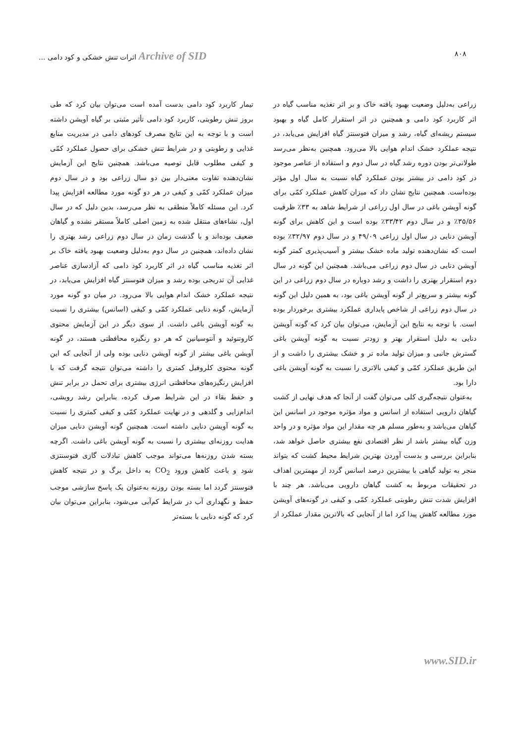۸۰۸ Archive of SID اثرات تنش خشکی و کود دامی ...
زراعی به‌دلیل وضعیت بهبود یافته خاک و بر اثر تغذیه مناسب گیاه در اثر کاربرد کود دامی و همچنین در اثر استقرار کامل گیاه و بهبود سیستم ریشه‌ای گیاه، رشد و میزان فتوسنتز گیاه افزایش می‌یابد، در نتیجه عملکرد خشک اندام هوایی بالا می‌رود. همچنین به‌نظر می‌رسد طولانی‌تر بودن دوره رشد گیاه در سال دوم و استفاده از عناصر موجود در کود دامی در بیشتر بودن عملکرد گیاه نسبت به سال اول مؤثر بوده‌است. همچنین نتایج نشان داد که میزان کاهش عملکرد کمّی برای گونه آویشن باغی در سال اول زراعی از شرایط شاهد به ۳۳٪ ظرفیت ۳۵/۵۶٪ و در سال دوم ۳۳/۴۲٪ بوده است و این کاهش برای گونه آویشن دنایی در سال اول زراعی ۴۹/۰۹ و در سال دوم ۳۲/۹۷٪ بوده است که نشان‌دهنده تولید ماده خشک بیشتر و آسیب‌پذیری کمتر گونه آویشن دنایی در سال دوم زراعی می‌باشد. همچنین این گونه در سال دوم استقرار بهتری را داشت و رشد دوباره در سال دوم زراعی در این گونه بیشتر و سریع‌تر از گونه آویشن باغی بود، به همین دلیل این گونه در سال دوم زراعی از شاخص پایداری عملکرد بیشتری برخوردار بوده است. با توجه به نتایج این آزمایش، می‌توان بیان کرد که گونه آویشن دنایی به دلیل استقرار بهتر و زودتر نسبت به گونه آویشن باغی گسترش جانبی و میزان تولید ماده تر و خشک بیشتری را داشت و از این طریق عملکرد کمّی و کیفی بالاتری را نسبت به گونه آویشن باغی دارا بود.
به‌عنوان نتیجه‌گیری کلی می‌توان گفت از آنجا که هدف نهایی از کشت گیاهان دارویی استفاده از اسانس و مواد مؤثره موجود در اسانس این گیاهان می‌باشد و به‌طور مسلم هر چه مقدار این مواد مؤثره و در واحد وزن گیاه بیشتر باشد از نظر اقتصادی نفع بیشتری حاصل خواهد شد، بنابراین بررسی و بدست آوردن بهترین شرایط محیط کشت که بتواند منجر به تولید گیاهی با بیشترین درصد اسانس گردد از مهمترین اهداف در تحقیقات مربوط به کشت گیاهان دارویی می‌باشد. هر چند با افزایش شدت تنش رطوبتی عملکرد کمّی و کیفی در گونه‌های آویشن مورد مطالعه کاهش پیدا کرد اما از آنجایی که بالاترین مقدار عملکرد از
تیمار کاربرد کود دامی بدست آمده است می‌توان بیان کرد که طی بروز تنش رطوبتی، کاربرد کود دامی تأثیر مثبتی بر گیاه آویشن داشته است و با توجه به این نتایج مصرف کودهای دامی در مدیریت منابع غذایی و رطوبتی و در شرایط تنش خشکی برای حصول عملکرد کمّی و کیفی مطلوب قابل توصیه می‌باشد. همچنین نتایج این آزمایش نشان‌دهنده تفاوت معنی‌دار بین دو سال زراعی بود و در سال دوم میزان عملکرد کمّی و کیفی در هر دو گونه مورد مطالعه افزایش پیدا کرد. این مسئله کاملاً منطقی به نظر می‌رسد، بدین دلیل که در سال اول، نشاءهای منتقل شده به زمین اصلی کاملاً مستقر نشده و گیاهان ضعیف بوده‌اند و با گذشت زمان در سال دوم زراعی رشد بهتری را نشان داده‌اند، همچنین در سال دوم به‌دلیل وضعیت بهبود یافته خاک بر اثر تغذیه مناسب گیاه در اثر کاربرد کود دامی که آزادسازی عناصر غذایی آن تدریجی بوده رشد و میزان فتوسنتز گیاه افزایش می‌یابد، در نتیجه عملکرد خشک اندام هوایی بالا می‌رود. در میان دو گونه مورد آزمایش، گونه دنایی عملکرد کمّی و کیفی (اسانس) بیشتری را نسبت به گونه آویشن باغی داشت. از سوی دیگر در این آزمایش محتوی کاروتنوئید و آنتوسیانین که هر دو رنگیزه محافظتی هستند، در گونه آویشن باغی بیشتر از گونه آویشن دنایی بوده ولی از آنجایی که این گونه محتوی کلروفیل کمتری را داشته می‌توان نتیجه گرفت که با افزایش رنگیزه‌های محافظتی انرژی بیشتری برای تحمل در برابر تنش و حفظ بقاء در این شرایط صرف کرده، بنابراین رشد رویشی، اندام‌زایی و گلدهی و در نهایت عملکرد کمّی و کیفی کمتری را نسبت به گونه آویشن دنایی داشته است. همچنین گونه آویشن دنایی میزان هدایت روزنه‌ای بیشتری را نسبت به گونه آویشن باغی داشت. اگرچه بسته شدن روزنه‌ها می‌تواند موجب کاهش تبادلات گازی فتوسنتزی شود و باعث کاهش ورود CO<sub>2</sub> به داخل برگ و در نتیجه کاهش فتوسنتز گردد اما بسته بودن روزنه به‌عنوان یک پاسخ سازشی موجب حفظ و نگهداری آب در شرایط کم‌آبی می‌شود، بنابراین می‌توان بیان کرد که گونه دنایی با بسته‌تر
www.SID.ir